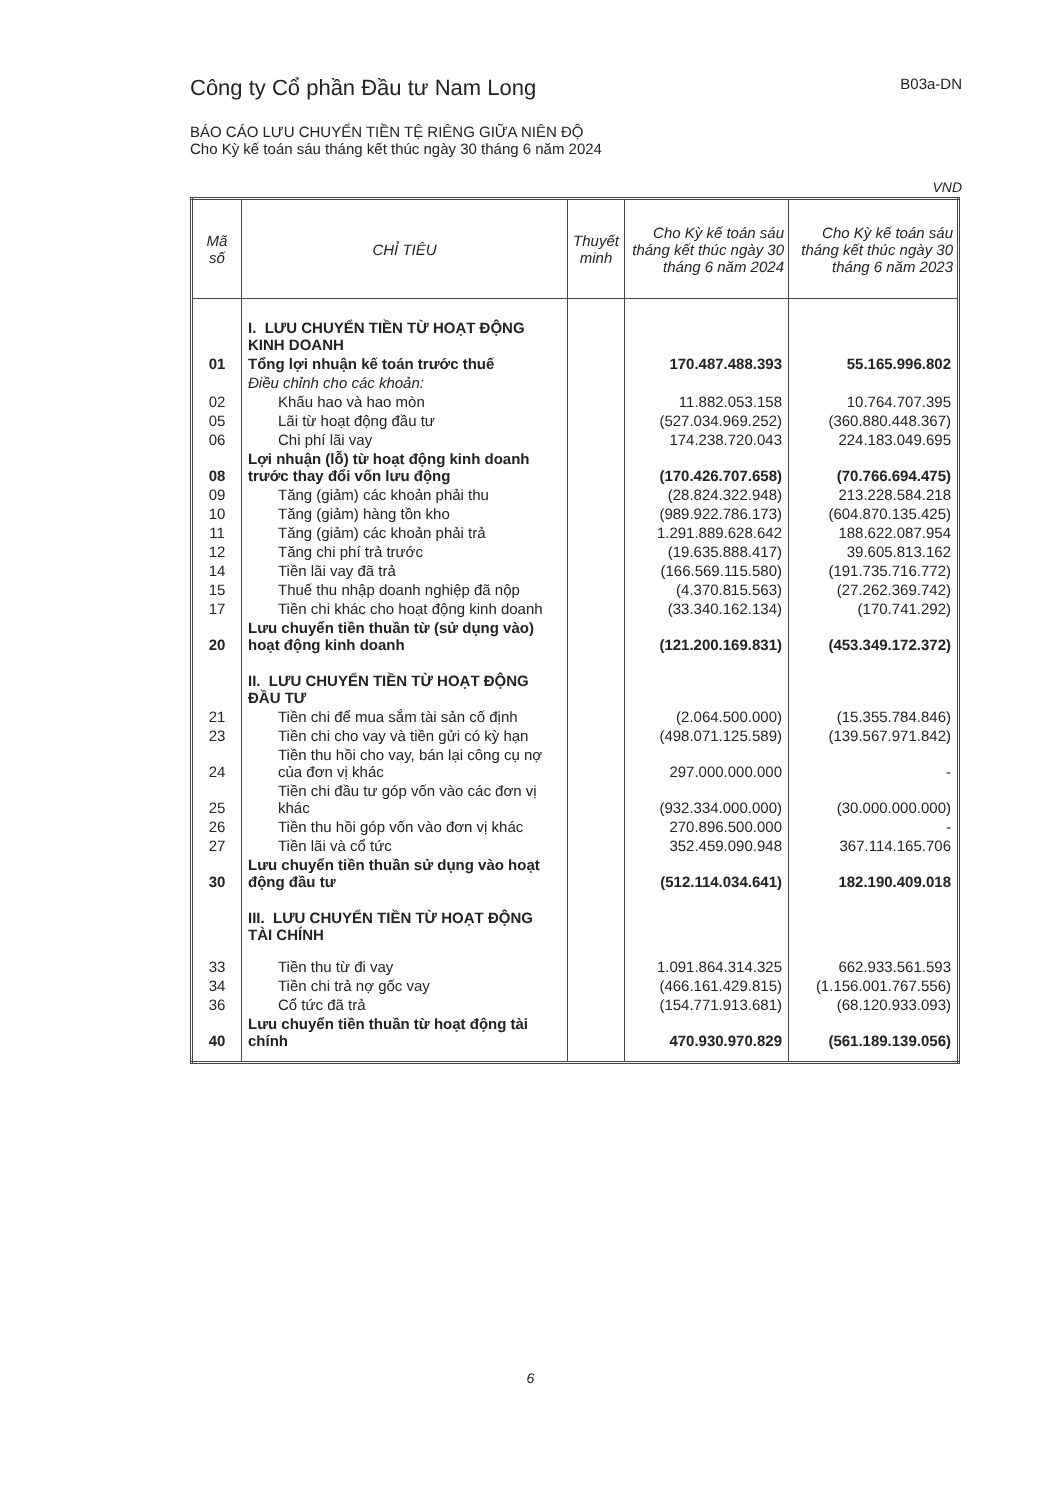Công ty Cổ phần Đầu tư Nam Long B03a-DN
BÁO CÁO LƯU CHUYỂN TIỀN TỆ RIÊNG GIỮA NIÊN ĐỘ
Cho Kỳ kế toán sáu tháng kết thúc ngày 30 tháng 6 năm 2024
VND
| Mã số | CHỈ TIÊU | Thuyết minh | Cho Kỳ kế toán sáu tháng kết thúc ngày 30 tháng 6 năm 2024 | Cho Kỳ kế toán sáu tháng kết thúc ngày 30 tháng 6 năm 2023 |
| --- | --- | --- | --- | --- |
| | I. LƯU CHUYỂN TIỀN TỪ HOẠT ĐỘNG KINH DOANH | | | |
| 01 | Tổng lợi nhuận kế toán trước thuế | | 170.487.488.393 | 55.165.996.802 |
| | Điều chỉnh cho các khoản: | | | |
| 02 | Khấu hao và hao mòn | | 11.882.053.158 | 10.764.707.395 |
| 05 | Lãi từ hoạt động đầu tư | | (527.034.969.252) | (360.880.448.367) |
| 06 | Chi phí lãi vay | | 174.238.720.043 | 224.183.049.695 |
| 08 | Lợi nhuận (lỗ) từ hoạt động kinh doanh trước thay đổi vốn lưu động | | (170.426.707.658) | (70.766.694.475) |
| 09 | Tăng (giảm) các khoản phải thu | | (28.824.322.948) | 213.228.584.218 |
| 10 | Tăng (giảm) hàng tồn kho | | (989.922.786.173) | (604.870.135.425) |
| 11 | Tăng (giảm) các khoản phải trả | | 1.291.889.628.642 | 188.622.087.954 |
| 12 | Tăng chi phí trả trước | | (19.635.888.417) | 39.605.813.162 |
| 14 | Tiền lãi vay đã trả | | (166.569.115.580) | (191.735.716.772) |
| 15 | Thuế thu nhập doanh nghiệp đã nộp | | (4.370.815.563) | (27.262.369.742) |
| 17 | Tiền chi khác cho hoạt động kinh doanh | | (33.340.162.134) | (170.741.292) |
| 20 | Lưu chuyển tiền thuần từ (sử dụng vào) hoạt động kinh doanh | | (121.200.169.831) | (453.349.172.372) |
| | II. LƯU CHUYỂN TIỀN TỪ HOẠT ĐỘNG ĐẦU TƯ | | | |
| 21 | Tiền chi để mua sắm tài sản cố định | | (2.064.500.000) | (15.355.784.846) |
| 23 | Tiền chi cho vay và tiền gửi có kỳ hạn | | (498.071.125.589) | (139.567.971.842) |
| 24 | Tiền thu hồi cho vay, bán lại công cụ nợ của đơn vị khác | | 297.000.000.000 | - |
| 25 | Tiền chi đầu tư góp vốn vào các đơn vị khác | | (932.334.000.000) | (30.000.000.000) |
| 26 | Tiền thu hồi góp vốn vào đơn vị khác | | 270.896.500.000 | - |
| 27 | Tiền lãi và cổ tức | | 352.459.090.948 | 367.114.165.706 |
| 30 | Lưu chuyển tiền thuần sử dụng vào hoạt động đầu tư | | (512.114.034.641) | 182.190.409.018 |
| | III. LƯU CHUYỂN TIỀN TỪ HOẠT ĐỘNG TÀI CHÍNH | | | |
| 33 | Tiền thu từ đi vay | | 1.091.864.314.325 | 662.933.561.593 |
| 34 | Tiền chi trả nợ gốc vay | | (466.161.429.815) | (1.156.001.767.556) |
| 36 | Cổ tức đã trả | | (154.771.913.681) | (68.120.933.093) |
| 40 | Lưu chuyển tiền thuần từ hoạt động tài chính | | 470.930.970.829 | (561.189.139.056) |
6